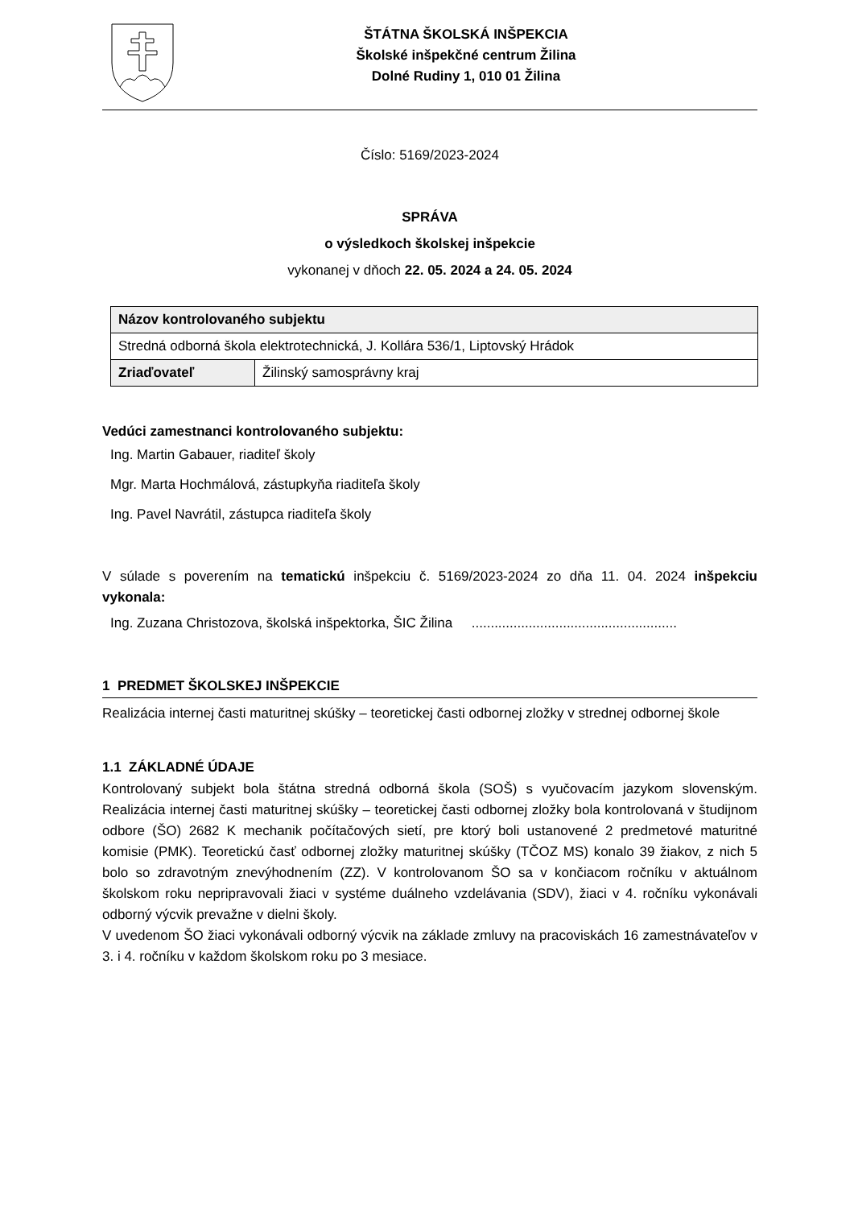ŠTÁTNA ŠKOLSKÁ INŠPEKCIA
Školské inšpekčné centrum Žilina
Dolné Rudiny 1, 010 01 Žilina
Číslo: 5169/2023-2024
SPRÁVA
o výsledkoch školskej inšpekcie
vykonanej v dňoch 22. 05. 2024 a 24. 05. 2024
| Názov kontrolovaného subjektu | |
| Stredná odborná škola elektrotechnická, J. Kollára 536/1, Liptovský Hrádok | |
| Zriaďovateľ | Žilinský samosprávny kraj |
Vedúci zamestnanci kontrolovaného subjektu:
Ing. Martin Gabauer, riaditeľ školy
Mgr. Marta Hochmálová, zástupkyňa riaditeľa školy
Ing. Pavel Navrátil, zástupca riaditeľa školy
V súlade s poverením na tematickú inšpekciu č. 5169/2023-2024 zo dňa 11. 04. 2024 inšpekciu vykonala:
Ing. Zuzana Christozova, školská inšpektorka, ŠIC Žilina ......................................................
1 PREDMET ŠKOLSKEJ INŠPEKCIE
Realizácia internej časti maturitnej skúšky – teoretickej časti odbornej zložky v strednej odbornej škole
1.1 ZÁKLADNÉ ÚDAJE
Kontrolovaný subjekt bola štátna stredná odborná škola (SOŠ) s vyučovacím jazykom slovenským. Realizácia internej časti maturitnej skúšky – teoretickej časti odbornej zložky bola kontrolovaná v študijnom odbore (ŠO) 2682 K mechanik počítačových sietí, pre ktorý boli ustanovené 2 predmetové maturitné komisie (PMK). Teoretickú časť odbornej zložky maturitnej skúšky (TČOZ MS) konalo 39 žiakov, z nich 5 bolo so zdravotným znevýhodnením (ZZ). V kontrolovanom ŠO sa v končiacom ročníku v aktuálnom školskom roku nepripravovali žiaci v systéme duálneho vzdelávania (SDV), žiaci v 4. ročníku vykonávali odborný výcvik prevažne v dielni školy.
V uvedenom ŠO žiaci vykonávali odborný výcvik na základe zmluvy na pracoviskách 16 zamestnávateľov v 3. i 4. ročníku v každom školskom roku po 3 mesiace.